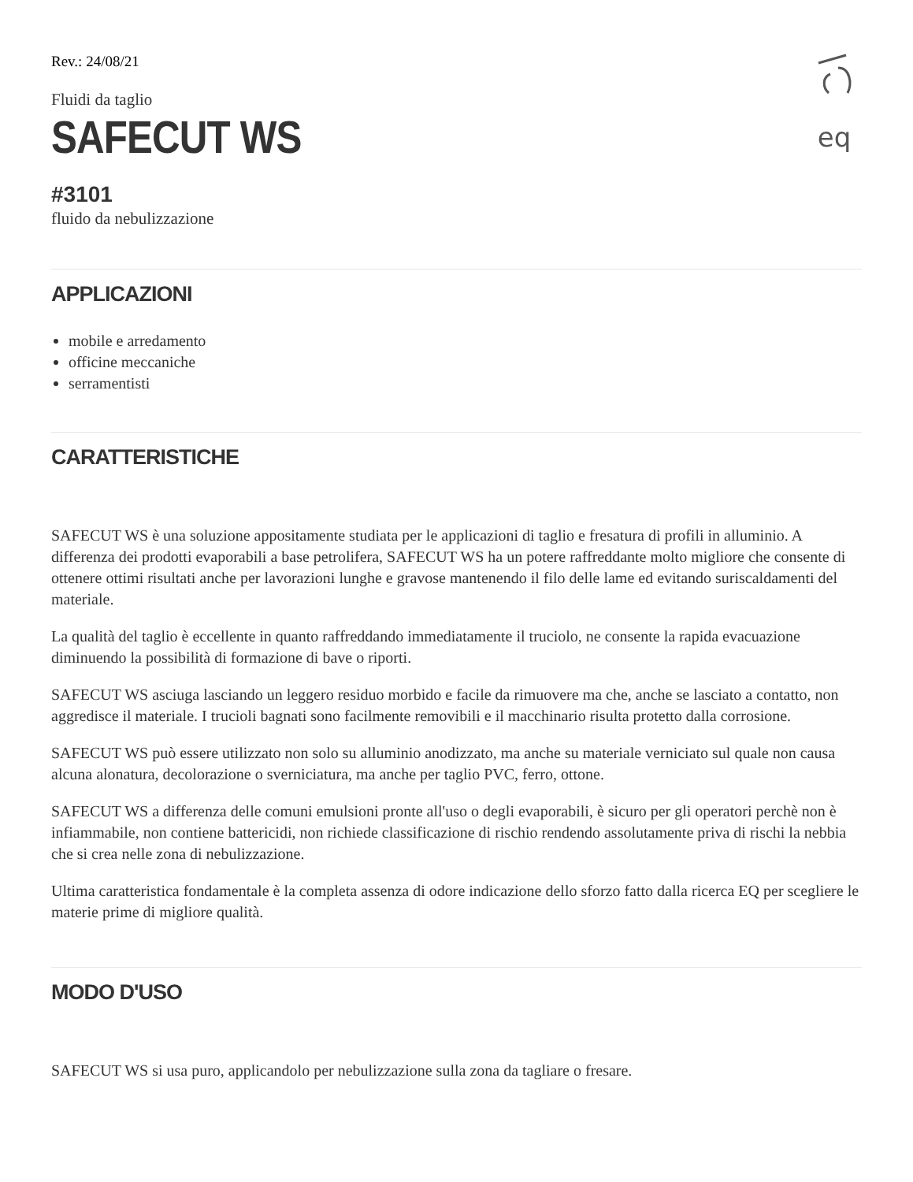eq
Rev.: 24/08/21
Fluidi da taglio
SAFECUT WS
#3101
fluido da nebulizzazione
APPLICAZIONI
mobile e arredamento
officine meccaniche
serramentisti
CARATTERISTICHE
SAFECUT WS è una soluzione appositamente studiata per le applicazioni di taglio e fresatura di profili in alluminio. A differenza dei prodotti evaporabili a base petrolifera, SAFECUT WS ha un potere raffreddante molto migliore che consente di ottenere ottimi risultati anche per lavorazioni lunghe e gravose mantenendo il filo delle lame ed evitando suriscaldamenti del materiale.
La qualità del taglio è eccellente in quanto raffreddando immediatamente il truciolo, ne consente la rapida evacuazione diminuendo la possibilità di formazione di bave o riporti.
SAFECUT WS asciuga lasciando un leggero residuo morbido e facile da rimuovere ma che, anche se lasciato a contatto, non aggredisce il materiale. I trucioli bagnati sono facilmente removibili e il macchinario risulta protetto dalla corrosione.
SAFECUT WS può essere utilizzato non solo su alluminio anodizzato, ma anche su materiale verniciato sul quale non causa alcuna alonatura, decolorazione o sverniciatura, ma anche per taglio PVC, ferro, ottone.
SAFECUT WS a differenza delle comuni emulsioni pronte all'uso o degli evaporabili, è sicuro per gli operatori perchè non è infiammabile, non contiene battericidi, non richiede classificazione di rischio rendendo assolutamente priva di rischi la nebbia che si crea nelle zona di nebulizzazione.
Ultima caratteristica fondamentale è la completa assenza di odore indicazione dello sforzo fatto dalla ricerca EQ per scegliere le materie prime di migliore qualità.
MODO D'USO
SAFECUT WS si usa puro, applicandolo per nebulizzazione sulla zona da tagliare o fresare.